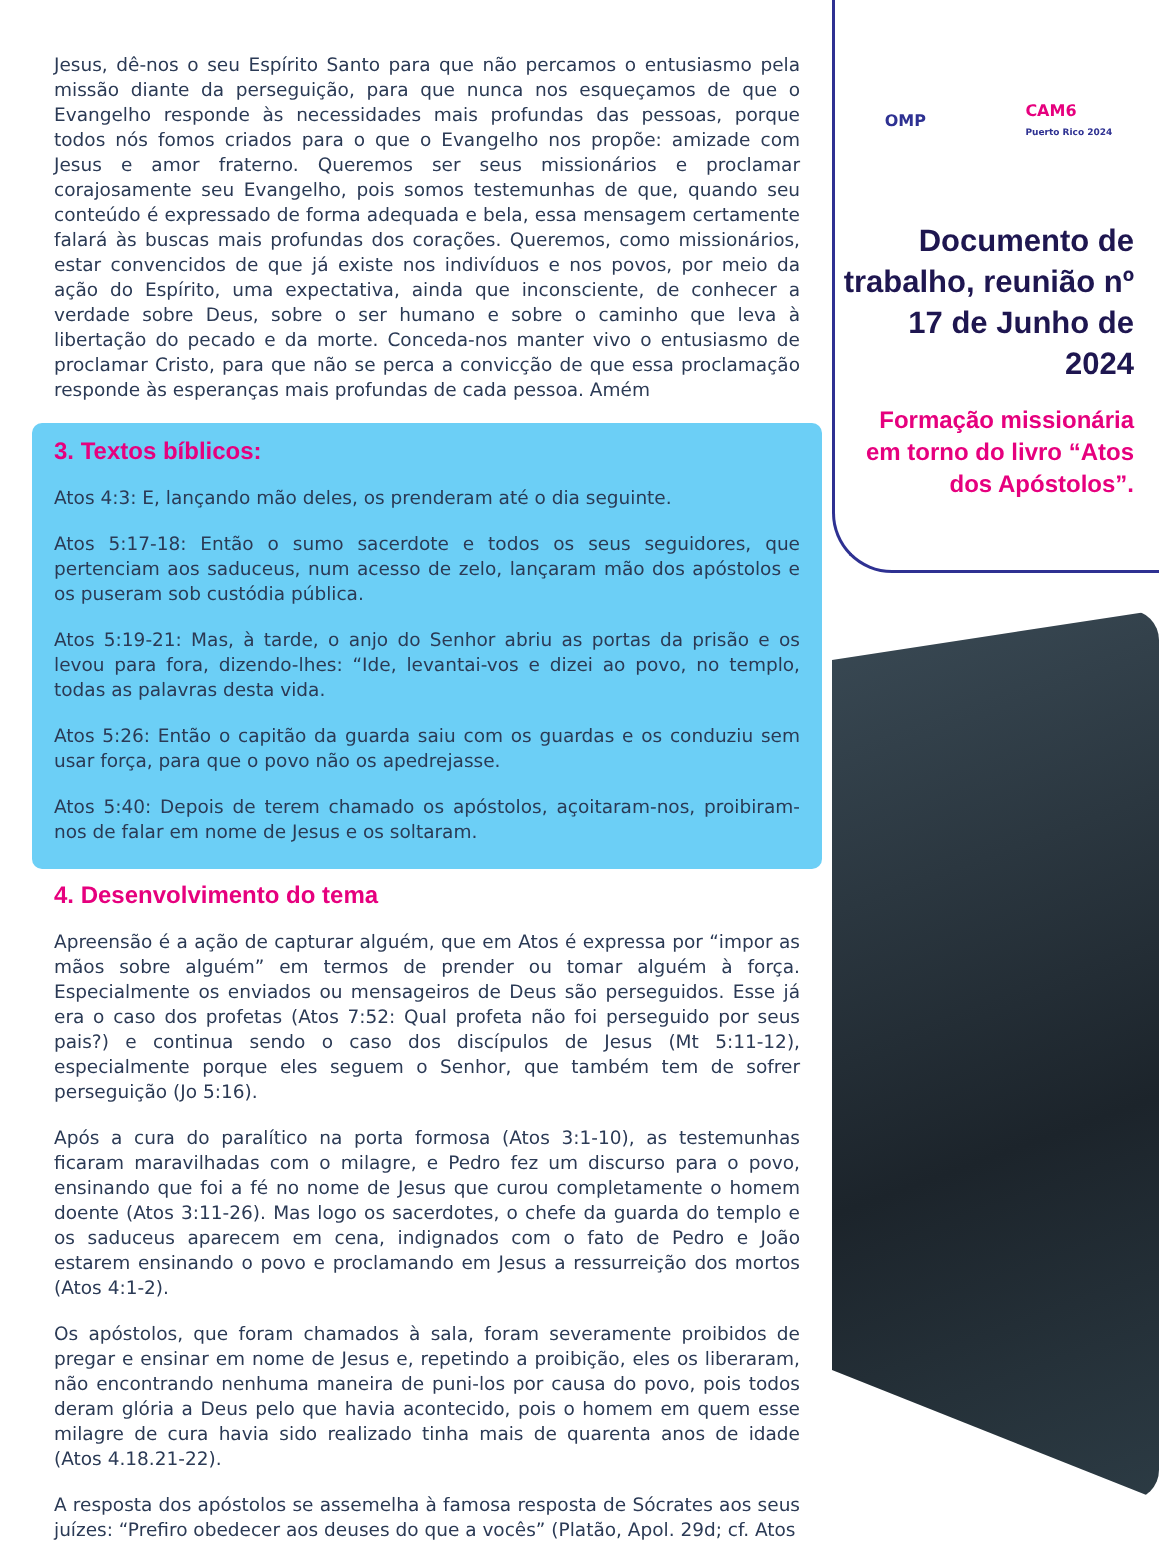Jesus, dê-nos o seu Espírito Santo para que não percamos o entusiasmo pela missão diante da perseguição, para que nunca nos esqueçamos de que o Evangelho responde às necessidades mais profundas das pessoas, porque todos nós fomos criados para o que o Evangelho nos propõe: amizade com Jesus e amor fraterno. Queremos ser seus missionários e proclamar corajosamente seu Evangelho, pois somos testemunhas de que, quando seu conteúdo é expressado de forma adequada e bela, essa mensagem certamente falará às buscas mais profundas dos corações. Queremos, como missionários, estar convencidos de que já existe nos indivíduos e nos povos, por meio da ação do Espírito, uma expectativa, ainda que inconsciente, de conhecer a verdade sobre Deus, sobre o ser humano e sobre o caminho que leva à libertação do pecado e da morte. Conceda-nos manter vivo o entusiasmo de proclamar Cristo, para que não se perca a convicção de que essa proclamação responde às esperanças mais profundas de cada pessoa. Amém
3. Textos bíblicos:
Atos 4:3: E, lançando mão deles, os prenderam até o dia seguinte.
Atos 5:17-18: Então o sumo sacerdote e todos os seus seguidores, que pertenciam aos saduceus, num acesso de zelo, lançaram mão dos apóstolos e os puseram sob custódia pública.
Atos 5:19-21: Mas, à tarde, o anjo do Senhor abriu as portas da prisão e os levou para fora, dizendo-lhes: “Ide, levantai-vos e dizei ao povo, no templo, todas as palavras desta vida.
Atos 5:26: Então o capitão da guarda saiu com os guardas e os conduziu sem usar força, para que o povo não os apedrejasse.
Atos 5:40: Depois de terem chamado os apóstolos, açoitaram-nos, proibiram-nos de falar em nome de Jesus e os soltaram.
4. Desenvolvimento do tema
Apreensão é a ação de capturar alguém, que em Atos é expressa por “impor as mãos sobre alguém” em termos de prender ou tomar alguém à força. Especialmente os enviados ou mensageiros de Deus são perseguidos. Esse já era o caso dos profetas (Atos 7:52: Qual profeta não foi perseguido por seus pais?) e continua sendo o caso dos discípulos de Jesus (Mt 5:11-12), especialmente porque eles seguem o Senhor, que também tem de sofrer perseguição (Jo 5:16).
Após a cura do paralítico na porta formosa (Atos 3:1-10), as testemunhas ficaram maravilhadas com o milagre, e Pedro fez um discurso para o povo, ensinando que foi a fé no nome de Jesus que curou completamente o homem doente (Atos 3:11-26). Mas logo os sacerdotes, o chefe da guarda do templo e os saduceus aparecem em cena, indignados com o fato de Pedro e João estarem ensinando o povo e proclamando em Jesus a ressurreição dos mortos (Atos 4:1-2).
Os apóstolos, que foram chamados à sala, foram severamente proibidos de pregar e ensinar em nome de Jesus e, repetindo a proibição, eles os liberaram, não encontrando nenhuma maneira de puni-los por causa do povo, pois todos deram glória a Deus pelo que havia acontecido, pois o homem em quem esse milagre de cura havia sido realizado tinha mais de quarenta anos de idade (Atos 4.18.21-22).
A resposta dos apóstolos se assemelha à famosa resposta de Sócrates aos seus juízes: “Prefiro obedecer aos deuses do que a vocês” (Platão, Apol. 29d; cf. Atos
OMP CAM6
Puerto Rico 2024
Documento de trabalho, reunião nº 17 de Junho de 2024
Formação missionária em torno do livro “Atos dos Apóstolos”.